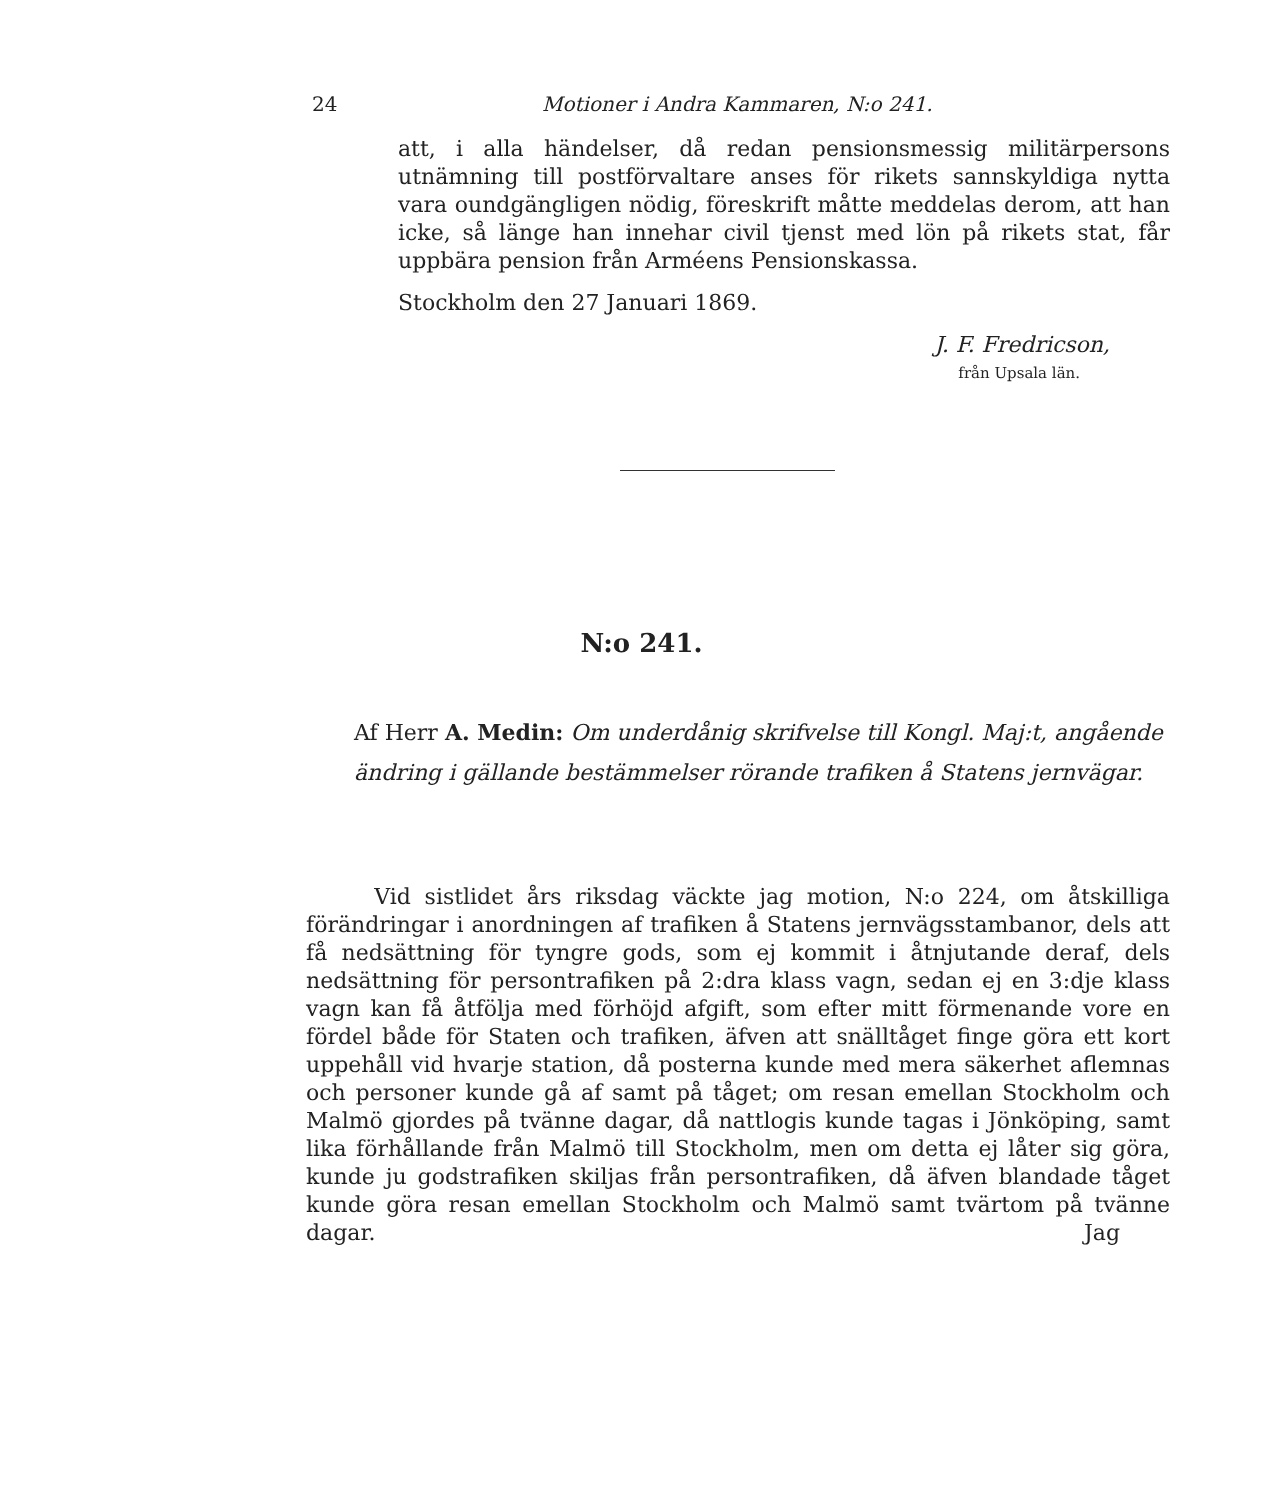24 Motioner i Andra Kammaren, N:o 241.
att, i alla händelser, då redan pensionsmessig militärpersons utnämning till postförvaltare anses för rikets sannskyldiga nytta vara oundgängligen nödig, föreskrift måtte meddelas derom, att han icke, så länge han innehar civil tjenst med lön på rikets stat, får uppbära pension från Arméens Pensionskassa.
Stockholm den 27 Januari 1869.
J. F. Fredricson,
från Upsala län.
N:o 241.
Af Herr A. Medin: Om underdånig skrifvelse till Kongl. Maj:t, angående ändring i gällande bestämmelser rörande trafiken å Statens jernvägar.
Vid sistlidet års riksdag väckte jag motion, N:o 224, om åtskilliga förändringar i anordningen af trafiken å Statens jernvägsstambanor, dels att få nedsättning för tyngre gods, som ej kommit i åtnjutande deraf, dels nedsättning för persontrafiken på 2:dra klass vagn, sedan ej en 3:dje klass vagn kan få åtfölja med förhöjd afgift, som efter mitt förmenande vore en fördel både för Staten och trafiken, äfven att snälltåget finge göra ett kort uppehåll vid hvarje station, då posterna kunde med mera säkerhet aflemnas och personer kunde gå af samt på tåget; om resan emellan Stockholm och Malmö gjordes på tvänne dagar, då nattlogis kunde tagas i Jönköping, samt lika förhållande från Malmö till Stockholm, men om detta ej låter sig göra, kunde ju godstrafiken skiljas från persontrafiken, då äfven blandade tåget kunde göra resan emellan Stockholm och Malmö samt tvärtom på tvänne dagar. Jag